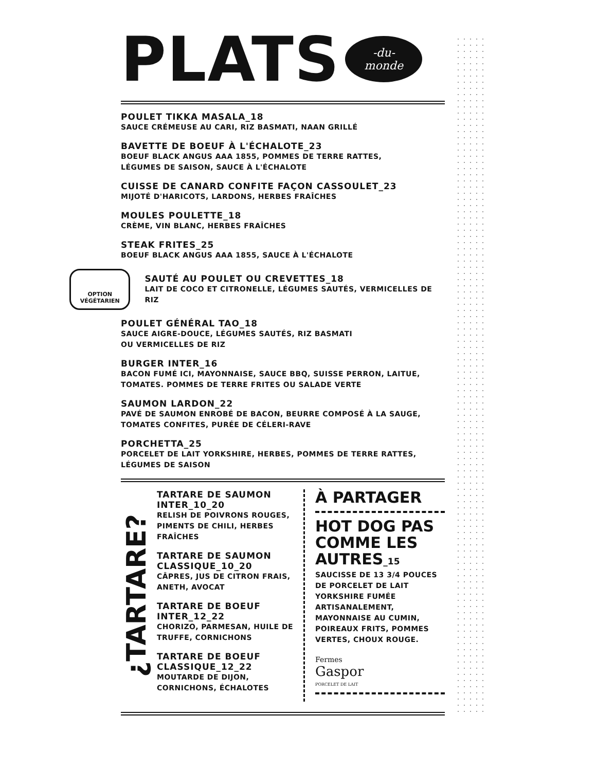PLATS
-du-
monde
POULET TIKKA MASALA_18
SAUCE CRÉMEUSE AU CARI, RIZ BASMATI, NAAN GRILLÉ
BAVETTE DE BOEUF À L'ÉCHALOTE_23
BOEUF BLACK ANGUS AAA 1855, POMMES DE TERRE RATTES,
LÉGUMES DE SAISON, SAUCE À L'ÉCHALOTE
CUISSE DE CANARD CONFITE FAÇON CASSOULET_23
MIJOTÉ D'HARICOTS, LARDONS, HERBES FRAÎCHES
MOULES POULETTE_18
CRÈME, VIN BLANC, HERBES FRAÎCHES
STEAK FRITES_25
BOEUF BLACK ANGUS AAA 1855, SAUCE À L'ÉCHALOTE
OPTION
VÉGÉTARIEN
SAUTÉ AU POULET OU CREVETTES_18
LAIT DE COCO ET CITRONELLE, LÉGUMES SAUTÉS, VERMICELLES DE RIZ
POULET GÉNÉRAL TAO_18
SAUCE AIGRE-DOUCE, LÉGUMES SAUTÉS, RIZ BASMATI
OU VERMICELLES DE RIZ
BURGER INTER_16
BACON FUMÉ ICI, MAYONNAISE, SAUCE BBQ, SUISSE PERRON, LAITUE,
TOMATES. POMMES DE TERRE FRITES OU SALADE VERTE
SAUMON LARDON_22
PAVÉ DE SAUMON ENROBÉ DE BACON, BEURRE COMPOSÉ À LA SAUGE,
TOMATES CONFITES, PURÉE DE CÉLERI-RAVE
PORCHETTA_25
PORCELET DE LAIT YORKSHIRE, HERBES, POMMES DE TERRE RATTES,
LÉGUMES DE SAISON
¿TARTARE?
TARTARE DE SAUMON INTER_10_20
RELISH DE POIVRONS ROUGES, PIMENTS DE CHILI, HERBES FRAÎCHES
TARTARE DE SAUMON CLASSIQUE_10_20
CÂPRES, JUS DE CITRON FRAIS, ANETH, AVOCAT
TARTARE DE BOEUF INTER_12_22
CHORIZO, PARMESAN, HUILE DE TRUFFE, CORNICHONS
TARTARE DE BOEUF CLASSIQUE_12_22
MOUTARDE DE DIJON, CORNICHONS, ÉCHALOTES
À PARTAGER
HOT DOG PAS COMME LES AUTRES_15
SAUCISSE DE 13 3/4 POUCES DE PORCELET DE LAIT YORKSHIRE FUMÉE ARTISANALEMENT, MAYONNAISE AU CUMIN, POIREAUX FRITS, POMMES VERTES, CHOUX ROUGE.
Fermes
Gaspor
PORCELET DE LAIT